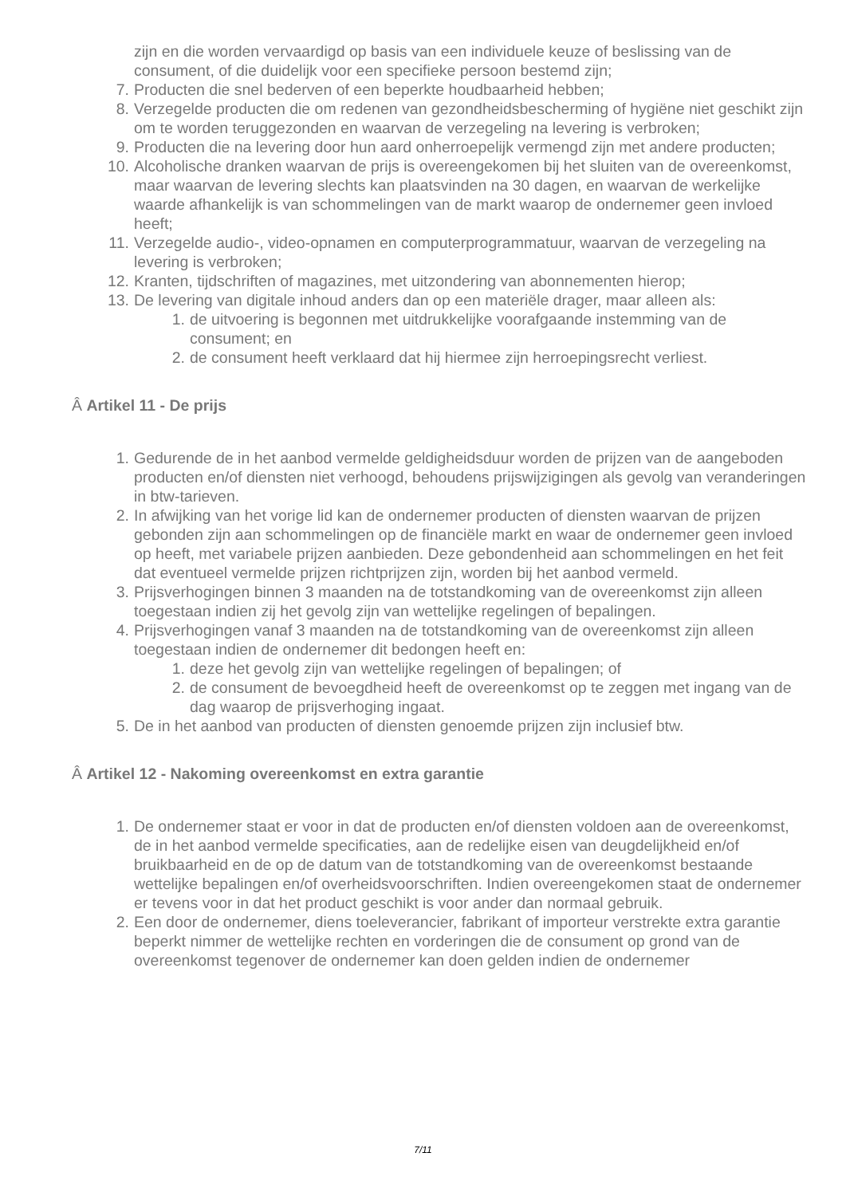zijn en die worden vervaardigd op basis van een individuele keuze of beslissing van de consument, of die duidelijk voor een specifieke persoon bestemd zijn;
7. Producten die snel bederven of een beperkte houdbaarheid hebben;
8. Verzegelde producten die om redenen van gezondheidsbescherming of hygiëne niet geschikt zijn om te worden teruggezonden en waarvan de verzegeling na levering is verbroken;
9. Producten die na levering door hun aard onherroepelijk vermengd zijn met andere producten;
10. Alcoholische dranken waarvan de prijs is overeengekomen bij het sluiten van de overeenkomst, maar waarvan de levering slechts kan plaatsvinden na 30 dagen, en waarvan de werkelijke waarde afhankelijk is van schommelingen van de markt waarop de ondernemer geen invloed heeft;
11. Verzegelde audio-, video-opnamen en computerprogrammatuur, waarvan de verzegeling na levering is verbroken;
12. Kranten, tijdschriften of magazines, met uitzondering van abonnementen hierop;
13. De levering van digitale inhoud anders dan op een materiële drager, maar alleen als:
1. de uitvoering is begonnen met uitdrukkelijke voorafgaande instemming van de consument; en
2. de consument heeft verklaard dat hij hiermee zijn herroepingsrecht verliest.
Â Artikel 11 - De prijs
1. Gedurende de in het aanbod vermelde geldigheidsduur worden de prijzen van de aangeboden producten en/of diensten niet verhoogd, behoudens prijswijzigingen als gevolg van veranderingen in btw-tarieven.
2. In afwijking van het vorige lid kan de ondernemer producten of diensten waarvan de prijzen gebonden zijn aan schommelingen op de financiële markt en waar de ondernemer geen invloed op heeft, met variabele prijzen aanbieden. Deze gebondenheid aan schommelingen en het feit dat eventueel vermelde prijzen richtprijzen zijn, worden bij het aanbod vermeld.
3. Prijsverhogingen binnen 3 maanden na de totstandkoming van de overeenkomst zijn alleen toegestaan indien zij het gevolg zijn van wettelijke regelingen of bepalingen.
4. Prijsverhogingen vanaf 3 maanden na de totstandkoming van de overeenkomst zijn alleen toegestaan indien de ondernemer dit bedongen heeft en:
1. deze het gevolg zijn van wettelijke regelingen of bepalingen; of
2. de consument de bevoegdheid heeft de overeenkomst op te zeggen met ingang van de dag waarop de prijsverhoging ingaat.
5. De in het aanbod van producten of diensten genoemde prijzen zijn inclusief btw.
Â Artikel 12 - Nakoming overeenkomst en extra garantie
1. De ondernemer staat er voor in dat de producten en/of diensten voldoen aan de overeenkomst, de in het aanbod vermelde specificaties, aan de redelijke eisen van deugdelijkheid en/of bruikbaarheid en de op de datum van de totstandkoming van de overeenkomst bestaande wettelijke bepalingen en/of overheidsvoorschriften. Indien overeengekomen staat de ondernemer er tevens voor in dat het product geschikt is voor ander dan normaal gebruik.
2. Een door de ondernemer, diens toeleverancier, fabrikant of importeur verstrekte extra garantie beperkt nimmer de wettelijke rechten en vorderingen die de consument op grond van de overeenkomst tegenover de ondernemer kan doen gelden indien de ondernemer
7/11